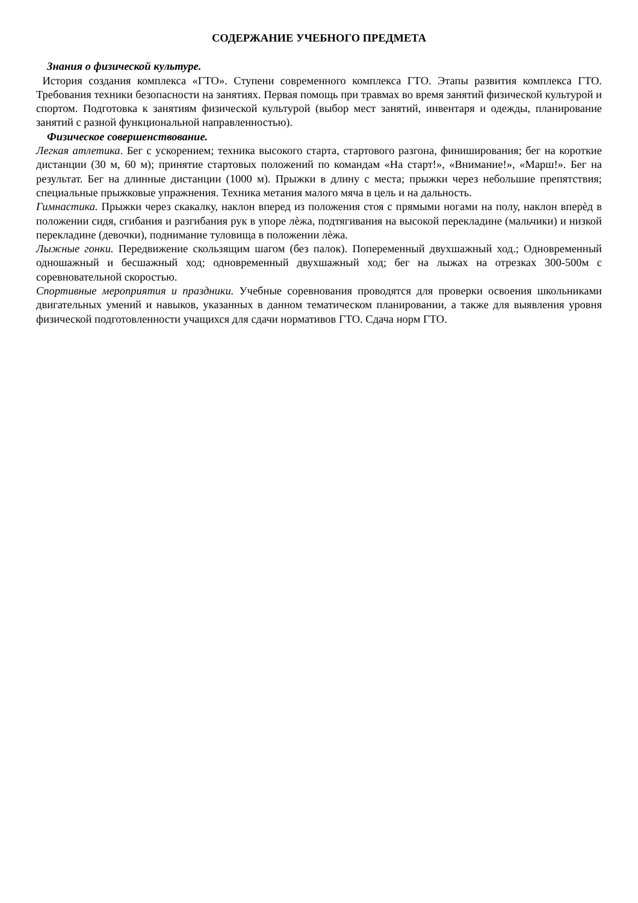СОДЕРЖАНИЕ УЧЕБНОГО ПРЕДМЕТА
Знания о физической культуре.
История создания комплекса «ГТО». Ступени современного комплекса ГТО. Этапы развития комплекса ГТО. Требования техники безопасности на занятиях. Первая помощь при травмах во время занятий физической культурой и спортом. Подготовка к занятиям физической культурой (выбор мест занятий, инвентаря и одежды, планирование занятий с разной функциональной направленностью).
Физическое совершенствование.
Легкая атлетика. Бег с ускорением; техника высокого старта, стартового разгона, финиширования; бег на короткие дистанции (30 м, 60 м); принятие стартовых положений по командам «На старт!», «Внимание!», «Марш!». Бег на результат. Бег на длинные дистанции (1000 м). Прыжки в длину с места; прыжки через небольшие препятствия; специальные прыжковые упражнения. Техника метания малого мяча в цель и на дальность.
Гимнастика. Прыжки через скакалку, наклон вперед из положения стоя с прямыми ногами на полу, наклон вперѐд в положении сидя, сгибания и разгибания рук в упоре лѐжа, подтягивания на высокой перекладине (мальчики) и низкой перекладине (девочки), поднимание туловища в положении лѐжа.
Лыжные гонки. Передвижение скользящим шагом (без палок). Попеременный двухшажный ход.; Одновременный одношажный и бесшажный ход; одновременный двухшажный ход; бег на лыжах на отрезках 300-500м с соревновательной скоростью.
Спортивные мероприятия и праздники. Учебные соревнования проводятся для проверки освоения школьниками двигательных умений и навыков, указанных в данном тематическом планировании, а также для выявления уровня физической подготовленности учащихся для сдачи нормативов ГТО. Сдача норм ГТО.